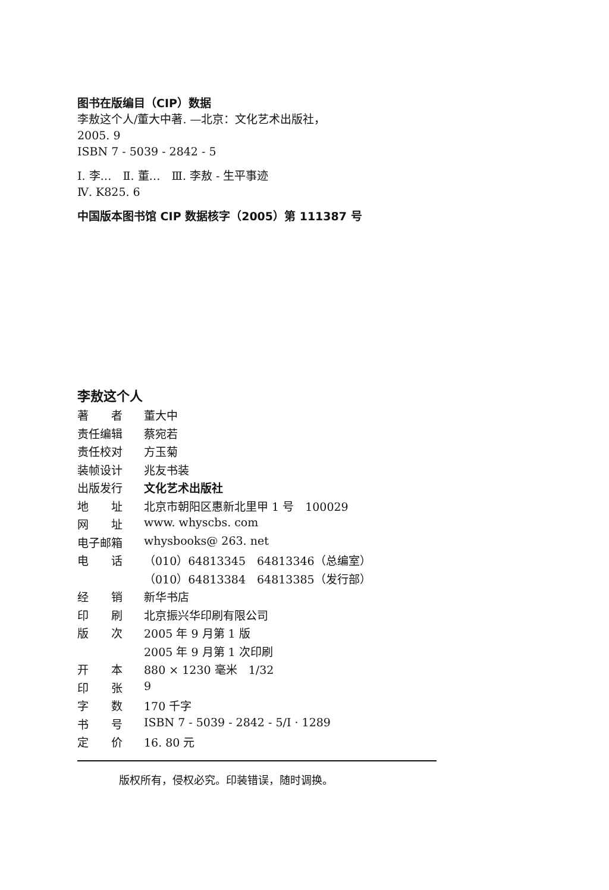图书在版编目（CIP）数据
李敖这个人/董大中著. —北京：文化艺术出版社，
2005. 9
ISBN 7 - 5039 - 2842 - 5
Ⅰ. 李…　Ⅱ. 董…　Ⅲ. 李敖 - 生平事迹
Ⅳ. K825. 6
中国版本图书馆 CIP 数据核字（2005）第 111387 号
李敖这个人
| 著 者 | 董大中 |
| 责任编辑 | 蔡宛若 |
| 责任校对 | 方玉菊 |
| 装帧设计 | 兆友书装 |
| 出版发行 | 文化艺术出版社 |
| 地 址 | 北京市朝阳区惠新北里甲 1 号 100029 |
| 网 址 | www. whyscbs. com |
| 电子邮箱 | whysbooks@ 263. net |
| 电 话 | （010）64813345 64813346（总编室） |
| | （010）64813384 64813385（发行部） |
| 经 销 | 新华书店 |
| 印 刷 | 北京振兴华印刷有限公司 |
| 版 次 | 2005 年 9 月第 1 版 |
| | 2005 年 9 月第 1 次印刷 |
| 开 本 | 880 × 1230 毫米 1/32 |
| 印 张 | 9 |
| 字 数 | 170 千字 |
| 书 号 | ISBN 7 - 5039 - 2842 - 5/I · 1289 |
| 定 价 | 16. 80 元 |
版权所有，侵权必究。印装错误，随时调换。